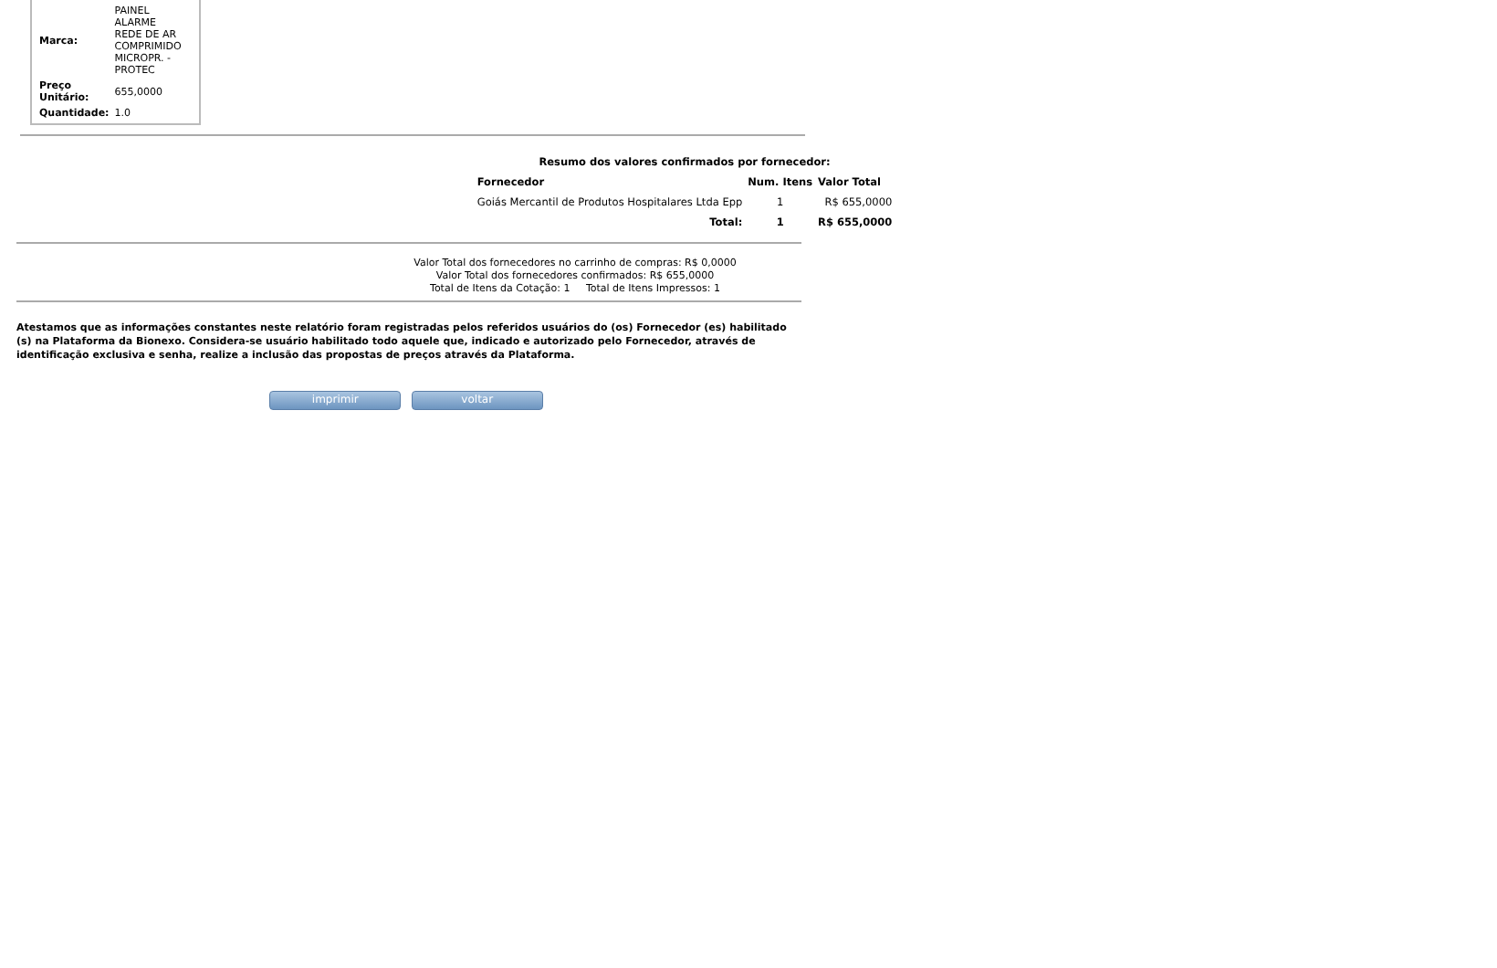| Marca: | PAINEL ALARME REDE DE AR COMPRIMIDO MICROPR. - PROTEC |
| Preço Unitário: | 655,0000 |
| Quantidade: | 1.0 |
| Resumo dos valores confirmados por fornecedor: | | |
| --- | --- | --- |
| Fornecedor | Num. Itens | Valor Total |
| Goiás Mercantil de Produtos Hospitalares Ltda Epp | 1 | R$ 655,0000 |
| Total: | 1 | R$ 655,0000 |
Valor Total dos fornecedores no carrinho de compras: R$ 0,0000
Valor Total dos fornecedores confirmados: R$ 655,0000
Total de Itens da Cotação: 1 Total de Itens Impressos: 1
Atestamos que as informações constantes neste relatório foram registradas pelos referidos usuários do (os) Fornecedor (es) habilitado (s) na Plataforma da Bionexo. Considera-se usuário habilitado todo aquele que, indicado e autorizado pelo Fornecedor, através de identificação exclusiva e senha, realize a inclusão das propostas de preços através da Plataforma.
imprimir voltar